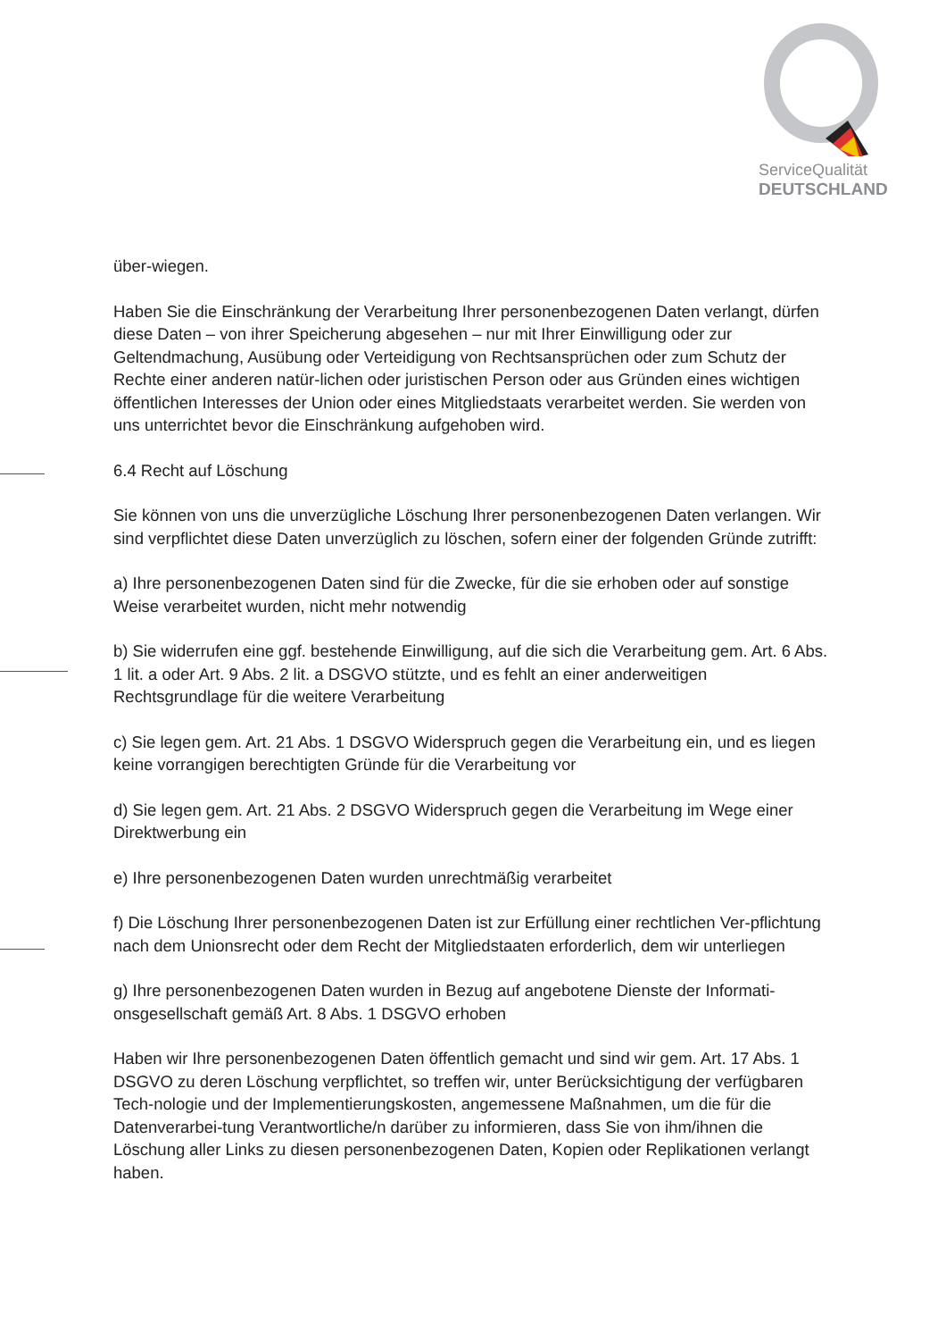ServiceQualität
DEUTSCHLAND
über-wiegen.
Haben Sie die Einschränkung der Verarbeitung Ihrer personenbezogenen Daten verlangt, dürfen diese Daten – von ihrer Speicherung abgesehen – nur mit Ihrer Einwilligung oder zur Geltendmachung, Ausübung oder Verteidigung von Rechtsansprüchen oder zum Schutz der Rechte einer anderen natür-lichen oder juristischen Person oder aus Gründen eines wichtigen öffentlichen Interesses der Union oder eines Mitgliedstaats verarbeitet werden. Sie werden von uns unterrichtet bevor die Einschränkung aufgehoben wird.
6.4 Recht auf Löschung
Sie können von uns die unverzügliche Löschung Ihrer personenbezogenen Daten verlangen. Wir sind verpflichtet diese Daten unverzüglich zu löschen, sofern einer der folgenden Gründe zutrifft:
a) Ihre personenbezogenen Daten sind für die Zwecke, für die sie erhoben oder auf sonstige Weise verarbeitet wurden, nicht mehr notwendig
b) Sie widerrufen eine ggf. bestehende Einwilligung, auf die sich die Verarbeitung gem. Art. 6 Abs. 1 lit. a oder Art. 9 Abs. 2 lit. a DSGVO stützte, und es fehlt an einer anderweitigen Rechtsgrundlage für die weitere Verarbeitung
c) Sie legen gem. Art. 21 Abs. 1 DSGVO Widerspruch gegen die Verarbeitung ein, und es liegen keine vorrangigen berechtigten Gründe für die Verarbeitung vor
d) Sie legen gem. Art. 21 Abs. 2 DSGVO Widerspruch gegen die Verarbeitung im Wege einer Direktwerbung ein
e) Ihre personenbezogenen Daten wurden unrechtmäßig verarbeitet
f) Die Löschung Ihrer personenbezogenen Daten ist zur Erfüllung einer rechtlichen Ver-pflichtung nach dem Unionsrecht oder dem Recht der Mitgliedstaaten erforderlich, dem wir unterliegen
g) Ihre personenbezogenen Daten wurden in Bezug auf angebotene Dienste der Informati-onsgesellschaft gemäß Art. 8 Abs. 1 DSGVO erhoben
Haben wir Ihre personenbezogenen Daten öffentlich gemacht und sind wir gem. Art. 17 Abs. 1 DSGVO zu deren Löschung verpflichtet, so treffen wir, unter Berücksichtigung der verfügbaren Tech-nologie und der Implementierungskosten, angemessene Maßnahmen, um die für die Datenverarbei-tung Verantwortliche/n darüber zu informieren, dass Sie von ihm/ihnen die Löschung aller Links zu diesen personenbezogenen Daten, Kopien oder Replikationen verlangt haben.